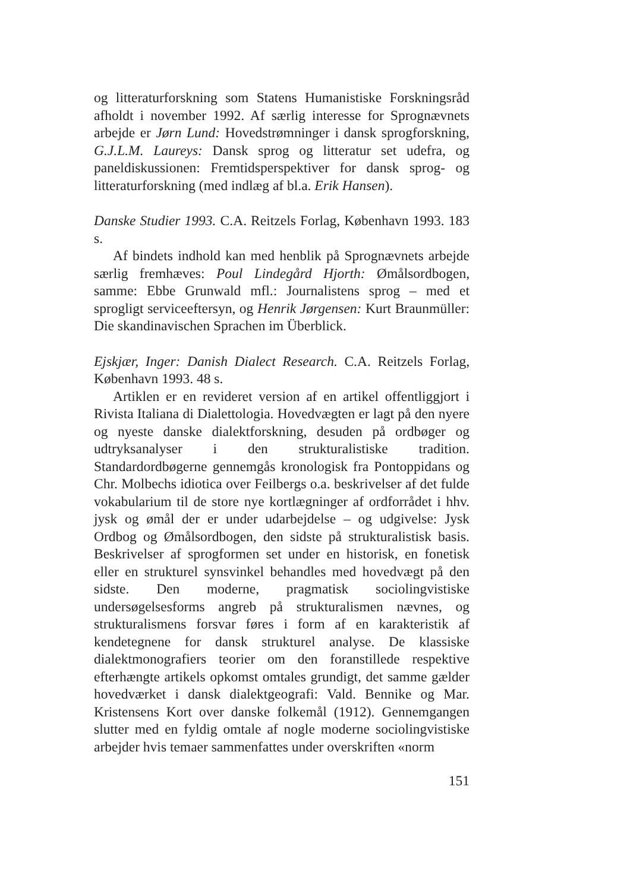og litteraturforskning som Statens Humanistiske Forskningsråd afholdt i november 1992. Af særlig interesse for Sprognævnets arbejde er Jørn Lund: Hovedstrømninger i dansk sprogforskning, G.J.L.M. Laureys: Dansk sprog og litteratur set udefra, og paneldiskussionen: Fremtidsperspektiver for dansk sprog- og litteraturforskning (med indlæg af bl.a. Erik Hansen).
Danske Studier 1993. C.A. Reitzels Forlag, København 1993. 183 s.
Af bindets indhold kan med henblik på Sprognævnets arbejde særlig fremhæves: Poul Lindegård Hjorth: Ømålsordbogen, samme: Ebbe Grunwald mfl.: Journalistens sprog – med et sprogligt serviceeftersyn, og Henrik Jørgensen: Kurt Braunmüller: Die skandinavischen Sprachen im Überblick.
Ejskjær, Inger: Danish Dialect Research. C.A. Reitzels Forlag, København 1993. 48 s.
Artiklen er en revideret version af en artikel offentliggjort i Rivista Italiana di Dialettologia. Hovedvægten er lagt på den nyere og nyeste danske dialektforskning, desuden på ordbøger og udtryksanalyser i den strukturalistiske tradition. Standardordbøgerne gennemgås kronologisk fra Pontoppidans og Chr. Molbechs idiotica over Feilbergs o.a. beskrivelser af det fulde vokabularium til de store nye kortlægninger af ordforrådet i hhv. jysk og ømål der er under udarbejdelse – og udgivelse: Jysk Ordbog og Ømålsordbogen, den sidste på strukturalistisk basis. Beskrivelser af sprogformen set under en historisk, en fonetisk eller en strukturel synsvinkel behandles med hovedvægt på den sidste. Den moderne, pragmatisk sociolingvistiske undersøgelsesforms angreb på strukturalismen nævnes, og strukturalismens forsvar føres i form af en karakteristik af kendetegnene for dansk strukturel analyse. De klassiske dialektmonografiers teorier om den foranstillede respektive efterhængte artikels opkomst omtales grundigt, det samme gælder hovedværket i dansk dialektgeografi: Vald. Bennike og Mar. Kristensens Kort over danske folkemål (1912). Gennemgangen slutter med en fyldig omtale af nogle moderne sociolingvistiske arbejder hvis temaer sammenfattes under overskriften «norm
151